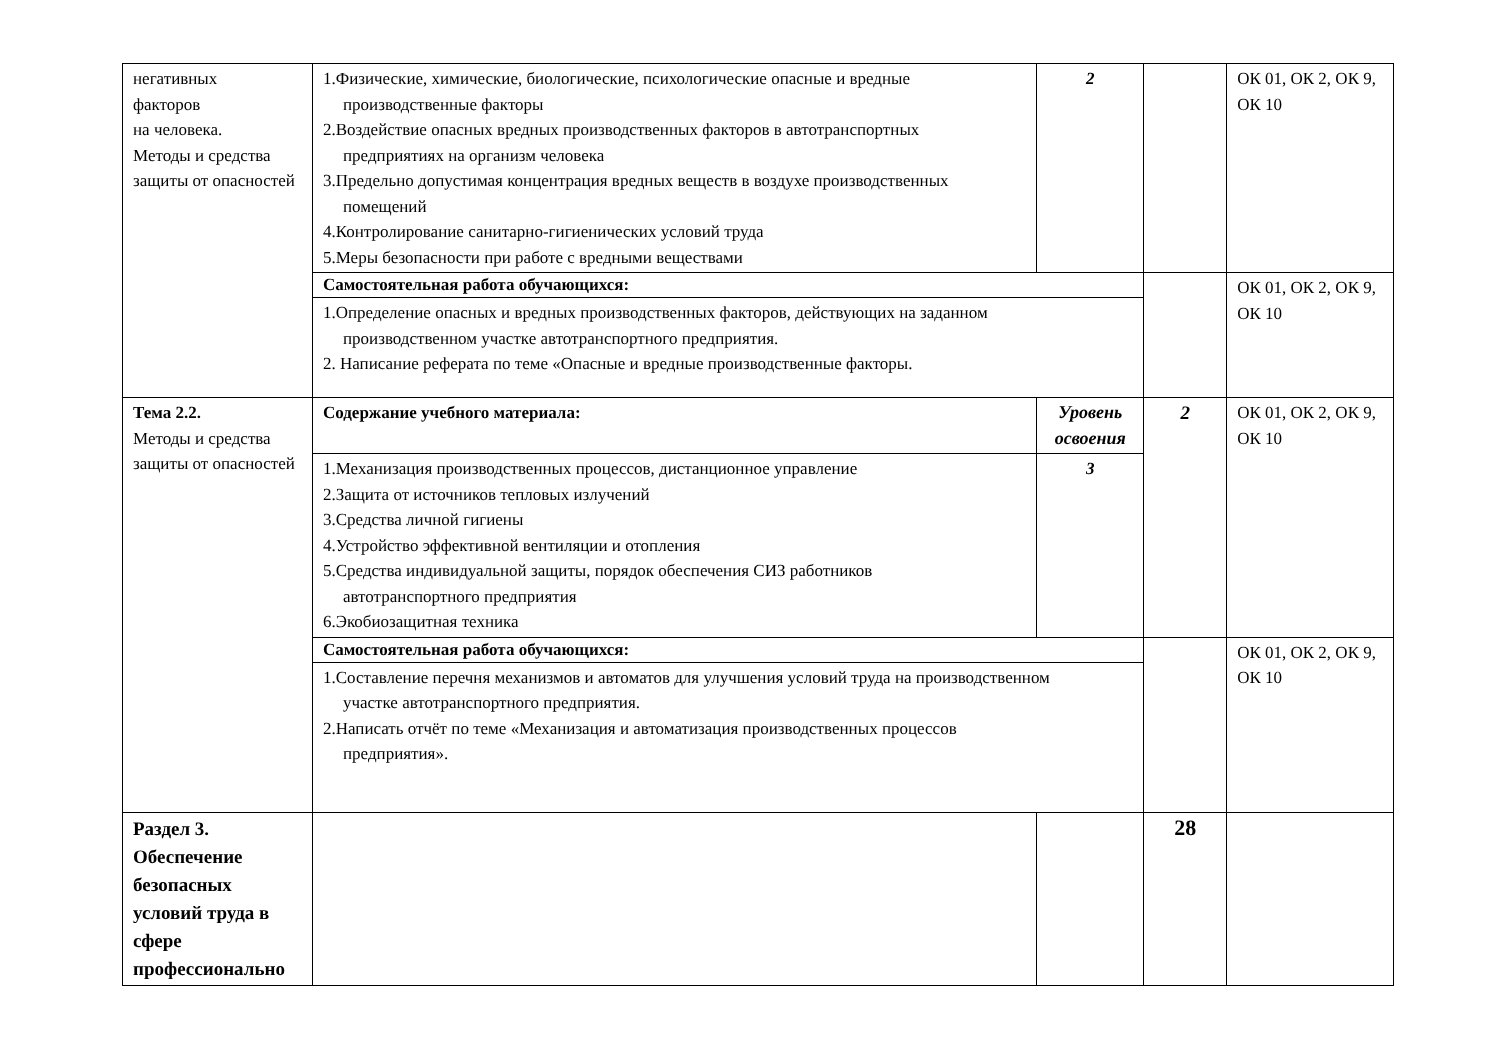| негативных факторов на человека. Методы и средства защиты от опасностей | 1.Физические, химические, биологические, психологические опасные и вредные производственные факторы 2.Воздействие опасных вредных производственных факторов в автотранспортных предприятиях на организм человека 3.Предельно допустимая концентрация вредных веществ в воздухе производственных помещений 4.Контролирование санитарно-гигиенических условий труда 5.Меры безопасности при работе с вредными веществами | 2 | | ОК 01, ОК 2, ОК 9, ОК 10 |
| | Самостоятельная работа обучающихся: | | | ОК 01, ОК 2, ОК 9, ОК 10 |
| | 1.Определение опасных и вредных производственных факторов, действующих на заданном производственном участке автотранспортного предприятия. 2. Написание реферата по теме «Опасные и вредные производственные факторы. | | | |
| Тема 2.2. Методы и средства защиты от опасностей | Содержание учебного материала: | Уровень освоения | 2 | ОК 01, ОК 2, ОК 9, ОК 10 |
| | 1.Механизация производственных процессов, дистанционное управление 2.Защита от источников тепловых излучений 3.Средства личной гигиены 4.Устройство эффективной вентиляции и отопления 5.Средства индивидуальной защиты, порядок обеспечения СИЗ работников автотранспортного предприятия 6.Экобиозащитная техника | 3 | | |
| | Самостоятельная работа обучающихся: | | | ОК 01, ОК 2, ОК 9, ОК 10 |
| | 1.Составление перечня механизмов и автоматов для улучшения условий труда на производственном участке автотранспортного предприятия. 2.Написать отчёт по теме «Механизация и автоматизация производственных процессов предприятия». | | | |
| Раздел 3. Обеспечение безопасных условий труда в сфере профессионально | | | 28 | |